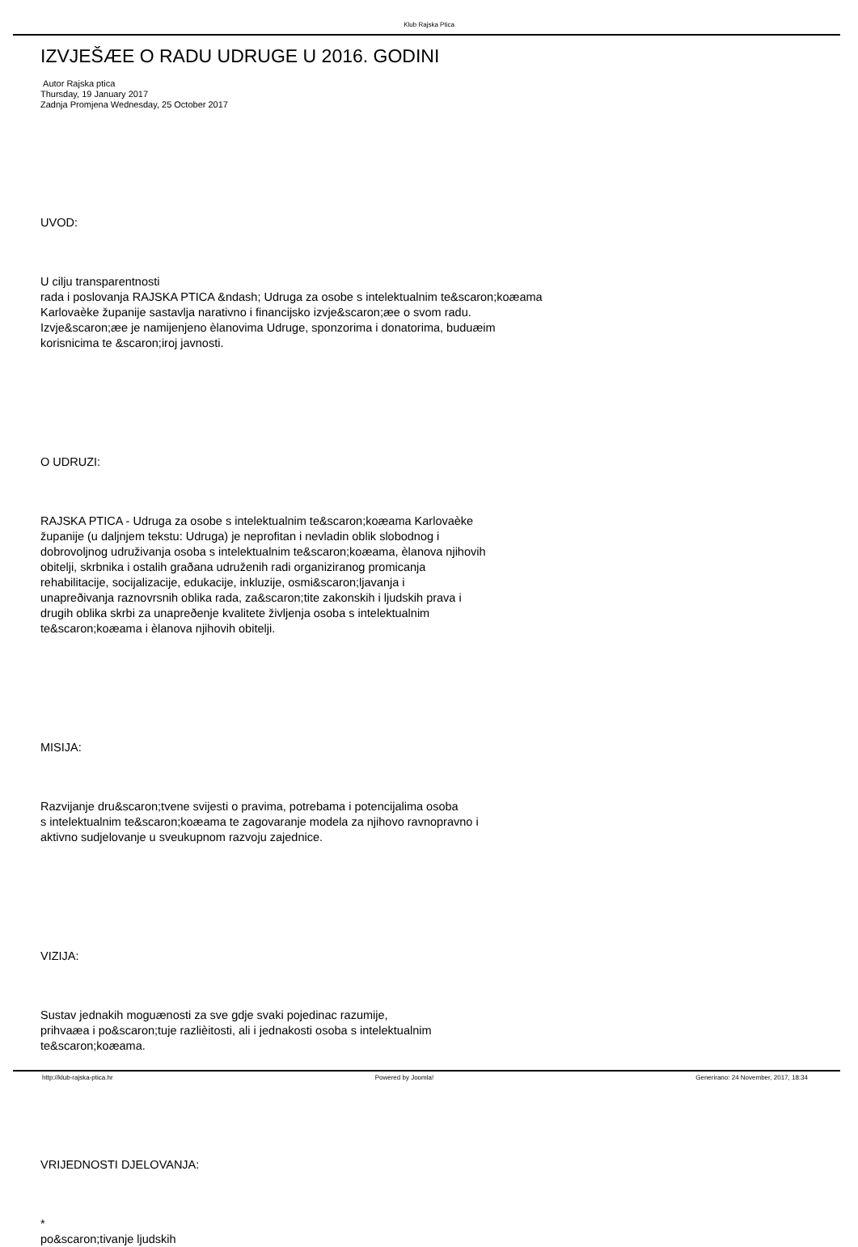Klub Rajska Ptica
IZVJEŠÆE O RADU UDRUGE U 2016. GODINI
Autor Rajska ptica
Thursday, 19 January 2017
Zadnja Promjena Wednesday, 25 October 2017
UVOD:
U cilju transparentnosti
rada i poslovanja RAJSKA PTICA &ndash; Udruga za osobe s intelektualnim te&scaron;koæama
Karlovaèke županije sastavlja narativno i financijsko izvje&scaron;æe o svom radu.
Izvje&scaron;æe je namijenjeno èlanovima Udruge, sponzorima i donatorima, buduæim
korisnicima te &scaron;iroj javnosti.
O UDRUZI:
RAJSKA PTICA - Udruga za osobe s intelektualnim te&scaron;koæama Karlovaèke
županije (u daljnjem tekstu: Udruga) je neprofitan i nevladin oblik slobodnog i
dobrovoljnog udruživanja osoba s intelektualnim te&scaron;koæama, èlanova njihovih
obitelji, skrbnika i ostalih graðana udruženih radi organiziranog promicanja
rehabilitacije, socijalizacije, edukacije, inkluzije, osmi&scaron;ljavanja i
unapreðivanja raznovrsnih oblika rada, za&scaron;tite zakonskih i ljudskih prava i
drugih oblika skrbi za unapreðenje kvalitete življenja osoba s intelektualnim
te&scaron;koæama i èlanova njihovih obitelji.
MISIJA:
Razvijanje dru&scaron;tvene svijesti o pravima, potrebama i potencijalima osoba
s intelektualnim te&scaron;koæama te zagovaranje modela za njihovo ravnopravno i
aktivno sudjelovanje u sveukupnom razvoju zajednice.
VIZIJA:
Sustav jednakih moguænosti za sve gdje svaki pojedinac razumije,
prihvaæa i po&scaron;tuje razlièitosti, ali i jednakosti osoba s intelektualnim
te&scaron;koæama.
VRIJEDNOSTI DJELOVANJA:
*
po&scaron;tivanje ljudskih
http://klub-rajska-ptica.hr Powered by Joomla! Generirano: 24 November, 2017, 18:34